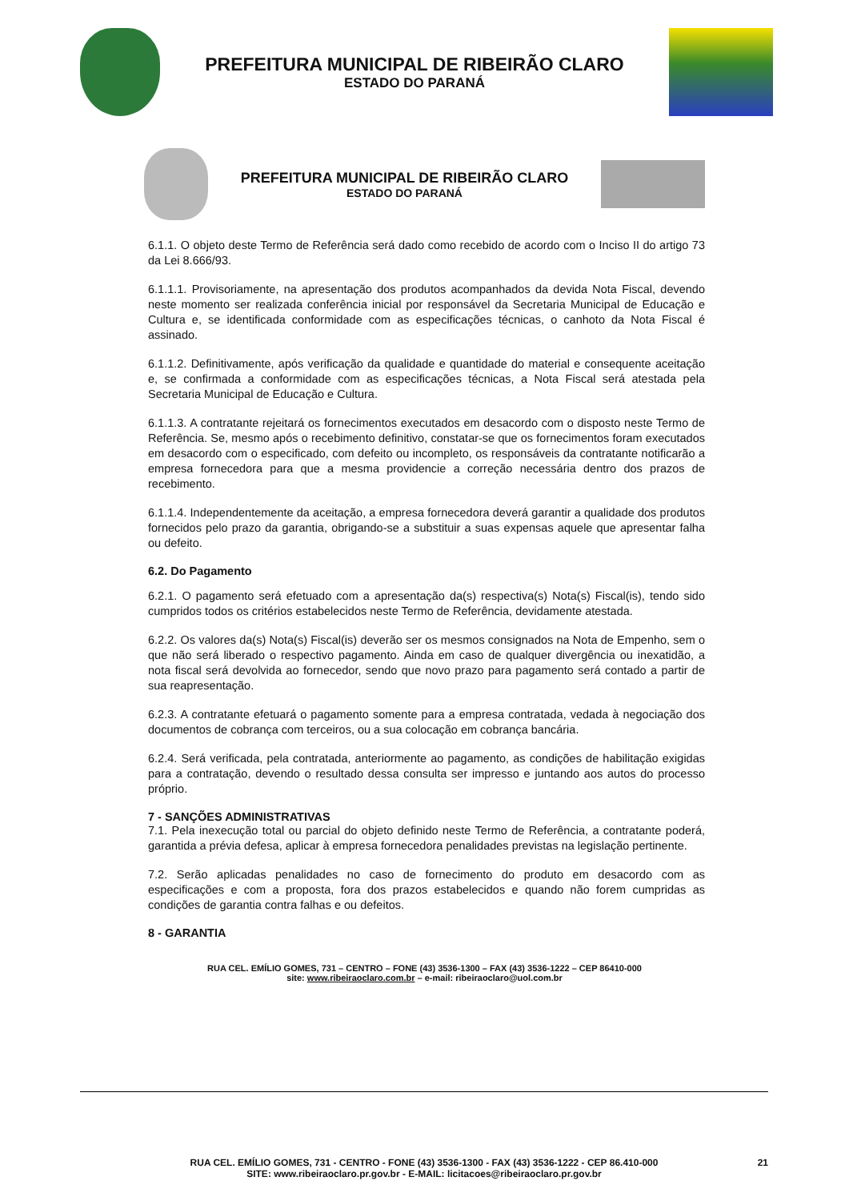PREFEITURA MUNICIPAL DE RIBEIRÃO CLARO
ESTADO DO PARANÁ
PREFEITURA MUNICIPAL DE RIBEIRÃO CLARO
ESTADO DO PARANÁ
6.1.1. O objeto deste Termo de Referência será dado como recebido de acordo com o Inciso II do artigo 73 da Lei 8.666/93.
6.1.1.1. Provisoriamente, na apresentação dos produtos acompanhados da devida Nota Fiscal, devendo neste momento ser realizada conferência inicial por responsável da Secretaria Municipal de Educação e Cultura e, se identificada conformidade com as especificações técnicas, o canhoto da Nota Fiscal é assinado.
6.1.1.2. Definitivamente, após verificação da qualidade e quantidade do material e consequente aceitação e, se confirmada a conformidade com as especificações técnicas, a Nota Fiscal será atestada pela Secretaria Municipal de Educação e Cultura.
6.1.1.3. A contratante rejeitará os fornecimentos executados em desacordo com o disposto neste Termo de Referência. Se, mesmo após o recebimento definitivo, constatar-se que os fornecimentos foram executados em desacordo com o especificado, com defeito ou incompleto, os responsáveis da contratante notificarão a empresa fornecedora para que a mesma providencie a correção necessária dentro dos prazos de recebimento.
6.1.1.4. Independentemente da aceitação, a empresa fornecedora deverá garantir a qualidade dos produtos fornecidos pelo prazo da garantia, obrigando-se a substituir a suas expensas aquele que apresentar falha ou defeito.
6.2. Do Pagamento
6.2.1. O pagamento será efetuado com a apresentação da(s) respectiva(s) Nota(s) Fiscal(is), tendo sido cumpridos todos os critérios estabelecidos neste Termo de Referência, devidamente atestada.
6.2.2. Os valores da(s) Nota(s) Fiscal(is) deverão ser os mesmos consignados na Nota de Empenho, sem o que não será liberado o respectivo pagamento. Ainda em caso de qualquer divergência ou inexatidão, a nota fiscal será devolvida ao fornecedor, sendo que novo prazo para pagamento será contado a partir de sua reapresentação.
6.2.3. A contratante efetuará o pagamento somente para a empresa contratada, vedada à negociação dos documentos de cobrança com terceiros, ou a sua colocação em cobrança bancária.
6.2.4. Será verificada, pela contratada, anteriormente ao pagamento, as condições de habilitação exigidas para a contratação, devendo o resultado dessa consulta ser impresso e juntando aos autos do processo próprio.
7 - SANÇÕES ADMINISTRATIVAS
7.1. Pela inexecução total ou parcial do objeto definido neste Termo de Referência, a contratante poderá, garantida a prévia defesa, aplicar à empresa fornecedora penalidades previstas na legislação pertinente.
7.2. Serão aplicadas penalidades no caso de fornecimento do produto em desacordo com as especificações e com a proposta, fora dos prazos estabelecidos e quando não forem cumpridas as condições de garantia contra falhas e ou defeitos.
8 - GARANTIA
RUA CEL. EMÍLIO GOMES, 731 – CENTRO – FONE (43) 3536-1300 – FAX (43) 3536-1222 – CEP 86410-000
site: www.ribeiraoclaro.com.br – e-mail: ribeiraoclaro@uol.com.br
RUA CEL. EMÍLIO GOMES, 731 - CENTRO - FONE (43) 3536-1300 - FAX (43) 3536-1222 - CEP 86.410-000
SITE: www.ribeiraoclaro.pr.gov.br - E-MAIL: licitacoes@ribeiraoclaro.pr.gov.br
21